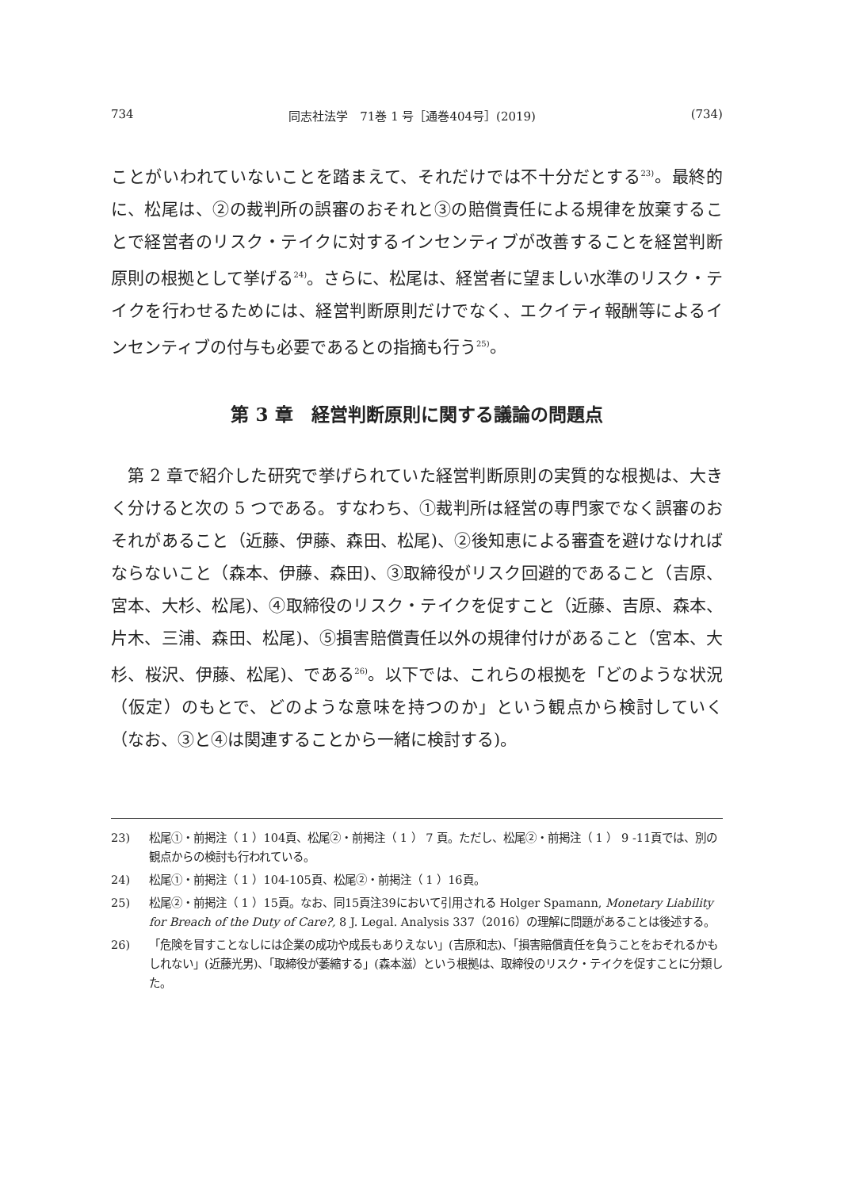734 同志社法学　71巻 1 号［通巻404号］(2019) (734)
ことがいわれていないことを踏まえて、それだけでは不十分だとする<sup>23)</sup>。最終的に、松尾は、②の裁判所の誤審のおそれと③の賠償責任による規律を放棄することで経営者のリスク・テイクに対するインセンティブが改善することを経営判断原則の根拠として挙げる<sup>24)</sup>。さらに、松尾は、経営者に望ましい水準のリスク・テイクを行わせるためには、経営判断原則だけでなく、エクイティ報酬等によるインセンティブの付与も必要であるとの指摘も行う<sup>25)</sup>。
第 3 章　経営判断原則に関する議論の問題点
第 2 章で紹介した研究で挙げられていた経営判断原則の実質的な根拠は、大きく分けると次の 5 つである。すなわち、①裁判所は経営の専門家でなく誤審のおそれがあること（近藤、伊藤、森田、松尾)、②後知恵による審査を避けなければならないこと（森本、伊藤、森田)、③取締役がリスク回避的であること（吉原、宮本、大杉、松尾)、④取締役のリスク・テイクを促すこと（近藤、吉原、森本、片木、三浦、森田、松尾)、⑤損害賠償責任以外の規律付けがあること（宮本、大杉、桜沢、伊藤、松尾)、である<sup>26)</sup>。以下では、これらの根拠を「どのような状況（仮定）のもとで、どのような意味を持つのか」という観点から検討していく（なお、③と④は関連することから一緒に検討する)。
23) 松尾①・前掲注（ 1 ）104頁、松尾②・前掲注（ 1 ） 7 頁。ただし、松尾②・前掲注（ 1 ） 9 -11頁では、別の観点からの検討も行われている。
24) 松尾①・前掲注（ 1 ）104-105頁、松尾②・前掲注（ 1 ）16頁。
25) 松尾②・前掲注（ 1 ）15頁。なお、同15頁注39において引用される Holger Spamann, Monetary Liability for Breach of the Duty of Care?, 8 J. Legal. Analysis 337（2016）の理解に問題があることは後述する。
26) 「危険を冒すことなしには企業の成功や成長もありえない」(吉原和志)、「損害賠償責任を負うことをおそれるかもしれない」(近藤光男)、「取締役が萎縮する」(森本滋）という根拠は、取締役のリスク・テイクを促すことに分類した。